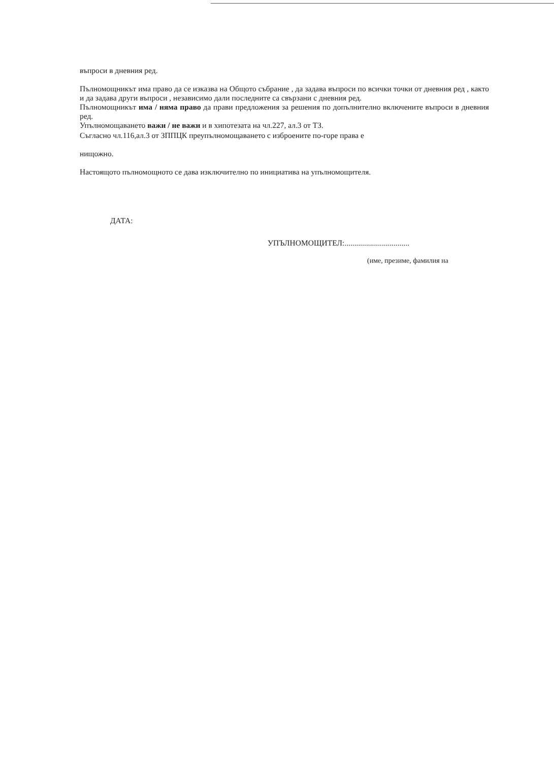въпроси в дневния ред.
Пълномощникът има право да се изказва на Общото събрание , да задава въпроси по всички точки от дневния ред , както и да задава други въпроси , независимо дали последните са свързани с дневния ред.
Пълномощникът има / няма право да прави предложения за решения по допълнително включените въпроси в дневния ред.
Упълномощаването важи / не важи и в хипотезата на чл.227, ал.3 от ТЗ.
Съгласно чл.116,ал.3 от ЗППЦК преупълномощаването с изброените по-горе права е
нищожно.
Настоящото пълномощното се дава изключително по инициатива на упълномощителя.
ДАТА:
УПЪЛНОМОЩИТЕЛ:.................................
(име, презиме, фамилия на